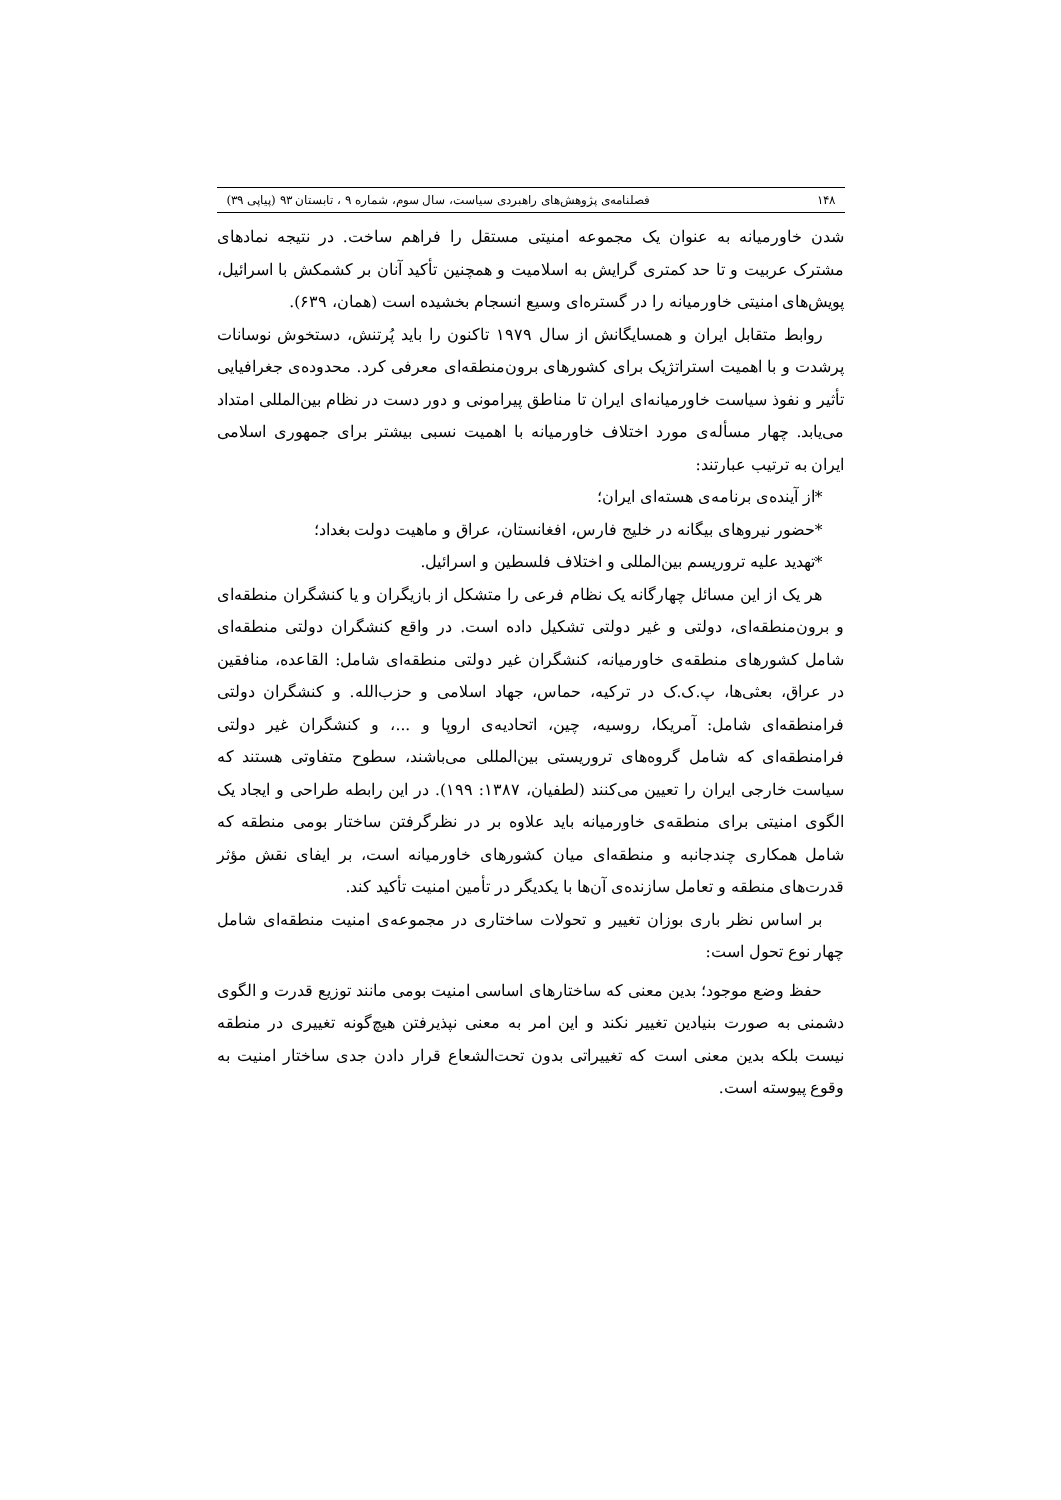۱۴۸ فصلنامه‌ی پژوهش‌های راهبردی سیاست، سال سوم، شماره ۹ ، تابستان ۹۳ (پیاپی ۳۹)
شدن خاورمیانه به عنوان یک مجموعه امنیتی مستقل را فراهم ساخت. در نتیجه نمادهای مشترک عربیت و تا حد کمتری گرایش به اسلامیت و همچنین تأکید آنان بر کشمکش با اسرائیل، پویش‌های امنیتی خاورمیانه را در گستره‌ای وسیع انسجام بخشیده است (همان، ۶۳۹).
روابط متقابل ایران و همسایگانش از سال ۱۹۷۹ تاکنون را باید پُرتنش، دستخوش نوسانات پرشدت و با اهمیت استراتژیک برای کشورهای برون‌منطقه‌ای معرفی کرد. محدوده‌ی جغرافیایی تأثیر و نفوذ سیاست خاورمیانه‌ای ایران تا مناطق پیرامونی و دور دست در نظام بین‌المللی امتداد می‌یابد. چهار مسأله‌ی مورد اختلاف خاورمیانه با اهمیت نسبی بیشتر برای جمهوری اسلامی ایران به ترتیب عبارتند:
*از آینده‌ی برنامه‌ی هسته‌ای ایران؛
*حضور نیروهای بیگانه در خلیج فارس، افغانستان، عراق و ماهیت دولت بغداد؛
*تهدید علیه تروریسم بین‌المللی و اختلاف فلسطین و اسرائیل.
هر یک از این مسائل چهارگانه یک نظام فرعی را متشکل از بازیگران و یا کنشگران منطقه‌ای و برون‌منطقه‌ای، دولتی و غیر دولتی تشکیل داده است. در واقع کنشگران دولتی منطقه‌ای شامل کشورهای منطقه‌ی خاورمیانه، کنشگران غیر دولتی منطقه‌ای شامل: القاعده، منافقین در عراق، بعثی‌ها، پ.ک.ک در ترکیه، حماس، جهاد اسلامی و حزب‌الله. و کنشگران دولتی فرامنطقه‌ای شامل: آمریکا، روسیه، چین، اتحادیه‌ی اروپا و ...، و کنشگران غیر دولتی فرامنطقه‌ای که شامل گروه‌های تروریستی بین‌المللی می‌باشند، سطوح متفاوتی هستند که سیاست خارجی ایران را تعیین می‌کنند (لطفیان، ۱۳۸۷: ۱۹۹). در این رابطه طراحی و ایجاد یک الگوی امنیتی برای منطقه‌ی خاورمیانه باید علاوه بر در نظرگرفتن ساختار بومی منطقه که شامل همکاری چندجانبه و منطقه‌ای میان کشورهای خاورمیانه است، بر ایفای نقش مؤثر قدرت‌های منطقه و تعامل سازنده‌ی آن‌ها با یکدیگر در تأمین امنیت تأکید کند.
بر اساس نظر باری بوزان تغییر و تحولات ساختاری در مجموعه‌ی امنیت منطقه‌ای شامل چهار نوع تحول است:
حفظ وضع موجود؛ بدین معنی که ساختارهای اساسی امنیت بومی مانند توزیع قدرت و الگوی دشمنی به صورت بنیادین تغییر نکند و این امر به معنی نپذیرفتن هیچ‌گونه تغییری در منطقه نیست بلکه بدین معنی است که تغییراتی بدون تحت‌الشعاع قرار دادن جدی ساختار امنیت به وقوع پیوسته است.